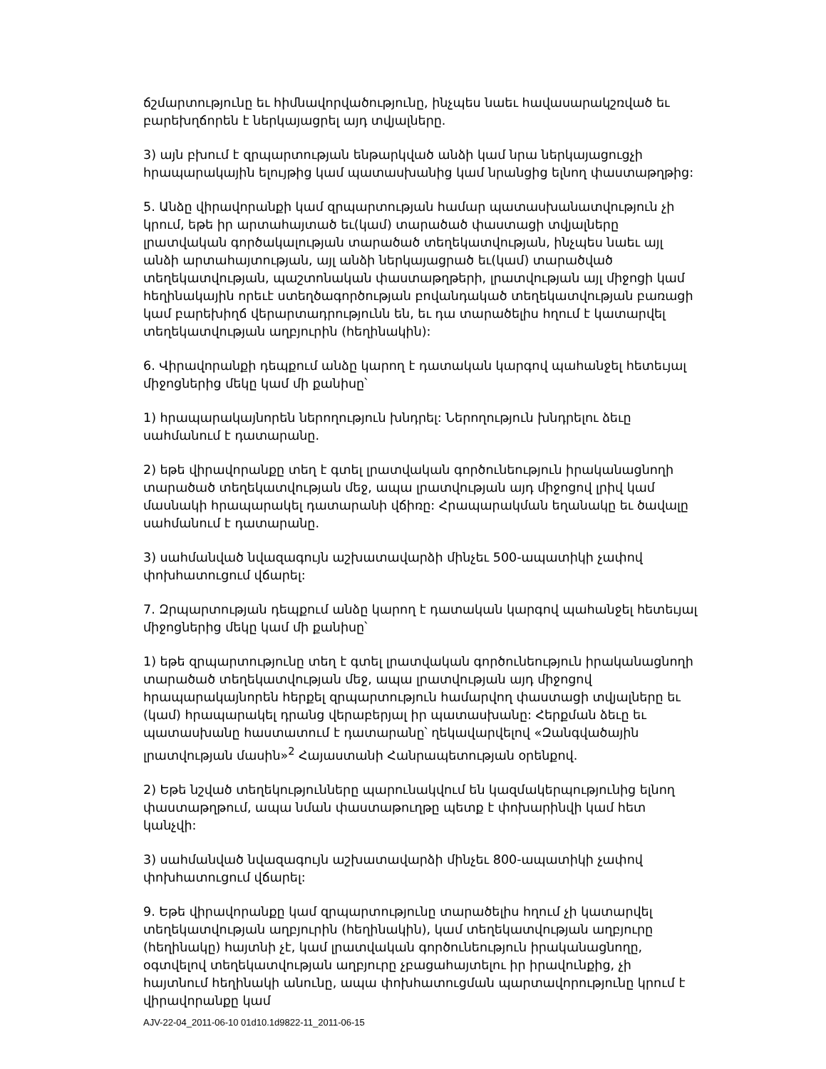ճշմարտությունը եւ հիմնավորվածությունը, ինչպես նաեւ հավասարակշռված եւ բարեխղճորեն է ներկայացրել այդ տվյալները.
3) այն բխում է զրպարտության ենթարկված անձի կամ նրա ներկայացուցչի հրապարակային ելույթից կամ պատասխանից կամ նրանցից ելնող փաստաթղթից:
5. Անձը վիրավորանքի կամ զրպարտության համար պատասխանատվություն չի կրում, եթե իր արտահայտած եւ(կամ) տարածած փաստացի տվյալները լրատվական գործակալության տարածած տեղեկատվության, ինչպես նաեւ այլ անձի արտահայտության, այլ անձի ներկայացրած եւ(կամ) տարածված տեղեկատվության, պաշտոնական փաստաթղթերի, լրատվության այլ միջոցի կամ հեղինակային որեւէ ստեղծագործության բովանդակած տեղեկատվության բառացի կամ բարեխիղճ վերարտադրությունն են, եւ դա տարածելիս հղում է կատարվել տեղեկատվության աղբյուրին (հեղինակին):
6. Վիրավորանքի դեպքում անձը կարող է դատական կարգով պահանջել հետեւյալ միջոցներից մեկը կամ մի քանիսը՝
1) հրապարակայնորեն ներողություն խնդրել: Ներողություն խնդրելու ձեւը սահմանում է դատարանը.
2) եթե վիրավորանքը տեղ է գտել լրատվական գործունեություն իրականացնողի տարածած տեղեկատվության մեջ, ապա լրատվության այդ միջոցով լրիվ կամ մասնակի հրապարակել դատարանի վճիռը: Հրապարակման եղանակը եւ ծավալը սահմանում է դատարանը.
3) սահմանված նվազագույն աշխատավարձի մինչեւ 500-ապատիկի չափով փոխհատուցում վճարել:
7. Զրպարտության դեպքում անձը կարող է դատական կարգով պահանջել հետեւյալ միջոցներից մեկը կամ մի քանիսը՝
1) եթե զրպարտությունը տեղ է գտել լրատվական գործունեություն իրականացնողի տարածած տեղեկատվության մեջ, ապա լրատվության այդ միջոցով հրապարակայնորեն հերքել զրպարտություն համարվող փաստացի տվյալները եւ (կամ) հրապարակել դրանց վերաբերյալ իր պատասխանը: Հերքման ձեւը եւ պատասխանը հաստատում է դատարանը՝ ղեկավարվելով «Զանգվածային լրատվության մասին»<sup>2</sup> Հայաստանի Հանրապետության օրենքով.
2) Եթե նշված տեղեկությունները պարունակվում են կազմակերպությունից ելնող փաստաթղթում, ապա նման փաստաթուղթը պետք է փոխարինվի կամ հետ կանչվի:
3) սահմանված նվազագույն աշխատավարձի մինչեւ 800-ապատիկի չափով փոխհատուցում վճարել:
9. Եթե վիրավորանքը կամ զրպարտությունը տարածելիս հղում չի կատարվել տեղեկատվության աղբյուրին (հեղինակին), կամ տեղեկատվության աղբյուրը (հեղինակը) հայտնի չէ, կամ լրատվական գործունեություն իրականացնողը, օգտվելով տեղեկատվության աղբյուրը չբացահայտելու իր իրավունքից, չի հայտնում հեղինակի անունը, ապա փոխհատուցման պարտավորությունը կրում է վիրավորանքը կամ
AJV-22-04_2011-06-10 01d10.1d9822-11_2011-06-15